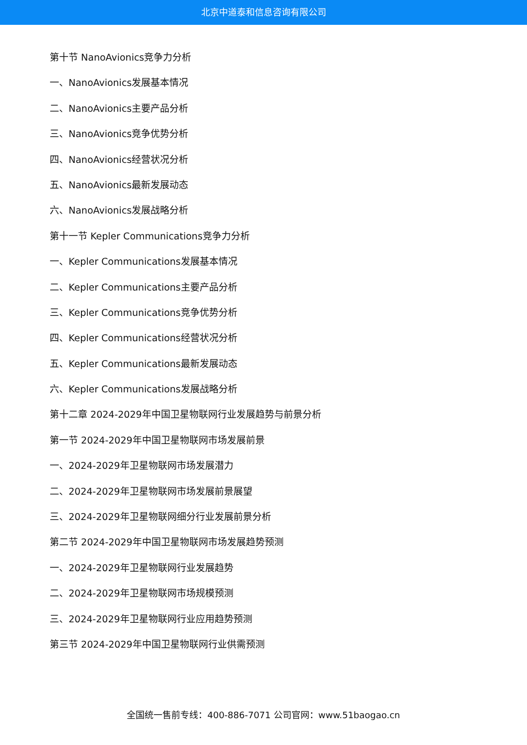北京中道泰和信息咨询有限公司
第十节 NanoAvionics竞争力分析
一、NanoAvionics发展基本情况
二、NanoAvionics主要产品分析
三、NanoAvionics竞争优势分析
四、NanoAvionics经营状况分析
五、NanoAvionics最新发展动态
六、NanoAvionics发展战略分析
第十一节 Kepler Communications竞争力分析
一、Kepler Communications发展基本情况
二、Kepler Communications主要产品分析
三、Kepler Communications竞争优势分析
四、Kepler Communications经营状况分析
五、Kepler Communications最新发展动态
六、Kepler Communications发展战略分析
第十二章 2024-2029年中国卫星物联网行业发展趋势与前景分析
第一节 2024-2029年中国卫星物联网市场发展前景
一、2024-2029年卫星物联网市场发展潜力
二、2024-2029年卫星物联网市场发展前景展望
三、2024-2029年卫星物联网细分行业发展前景分析
第二节 2024-2029年中国卫星物联网市场发展趋势预测
一、2024-2029年卫星物联网行业发展趋势
二、2024-2029年卫星物联网市场规模预测
三、2024-2029年卫星物联网行业应用趋势预测
第三节 2024-2029年中国卫星物联网行业供需预测
全国统一售前专线：400-886-7071 公司官网：www.51baogao.cn